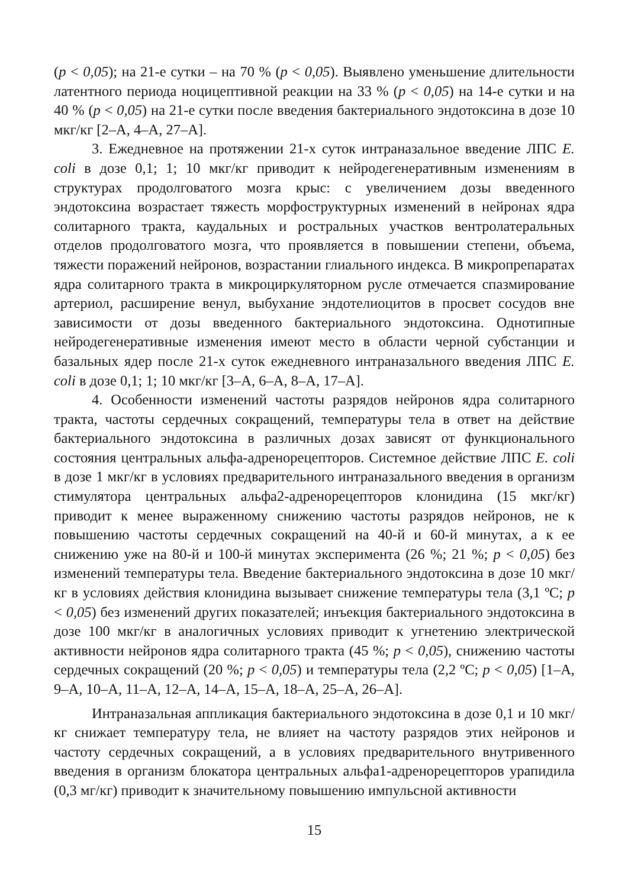(p < 0,05); на 21-е сутки – на 70 % (p < 0,05). Выявлено уменьшение длительности латентного периода ноцицептивной реакции на 33 % (p < 0,05) на 14-е сутки и на 40 % (p < 0,05) на 21-е сутки после введения бактериального эндотоксина в дозе 10 мкг/кг [2–А, 4–А, 27–А].
3. Ежедневное на протяжении 21-х суток интраназальное введение ЛПС E. coli в дозе 0,1; 1; 10 мкг/кг приводит к нейродегенеративным изменениям в структурах продолговатого мозга крыс: с увеличением дозы введенного эндотоксина возрастает тяжесть морфоструктурных изменений в нейронах ядра солитарного тракта, каудальных и ростральных участков вентролатеральных отделов продолговатого мозга, что проявляется в повышении степени, объема, тяжести поражений нейронов, возрастании глиального индекса. В микропрепаратах ядра солитарного тракта в микроциркуляторном русле отмечается спазмирование артериол, расширение венул, выбухание эндотелиоцитов в просвет сосудов вне зависимости от дозы введенного бактериального эндотоксина. Однотипные нейродегенеративные изменения имеют место в области черной субстанции и базальных ядер после 21-х суток ежедневного интраназального введения ЛПС E. coli в дозе 0,1; 1; 10 мкг/кг [3–А, 6–А, 8–А, 17–А].
4. Особенности изменений частоты разрядов нейронов ядра солитарного тракта, частоты сердечных сокращений, температуры тела в ответ на действие бактериального эндотоксина в различных дозах зависят от функционального состояния центральных альфа-адренорецепторов. Системное действие ЛПС E. coli в дозе 1 мкг/кг в условиях предварительного интраназального введения в организм стимулятора центральных альфа2-адренорецепторов клонидина (15 мкг/кг) приводит к менее выраженному снижению частоты разрядов нейронов, не к повышению частоты сердечных сокращений на 40-й и 60-й минутах, а к ее снижению уже на 80-й и 100-й минутах эксперимента (26 %; 21 %; p < 0,05) без изменений температуры тела. Введение бактериального эндотоксина в дозе 10 мкг/кг в условиях действия клонидина вызывает снижение температуры тела (3,1 ºС; p < 0,05) без изменений других показателей; инъекция бактериального эндотоксина в дозе 100 мкг/кг в аналогичных условиях приводит к угнетению электрической активности нейронов ядра солитарного тракта (45 %; p < 0,05), снижению частоты сердечных сокращений (20 %; p < 0,05) и температуры тела (2,2 ºС; p < 0,05) [1–А, 9–А, 10–А, 11–А, 12–А, 14–А, 15–А, 18–А, 25–А, 26–А].
Интраназальная аппликация бактериального эндотоксина в дозе 0,1 и 10 мкг/кг снижает температуру тела, не влияет на частоту разрядов этих нейронов и частоту сердечных сокращений, а в условиях предварительного внутривенного введения в организм блокатора центральных альфа1-адренорецепторов урапидила (0,3 мг/кг) приводит к значительному повышению импульсной активности
15